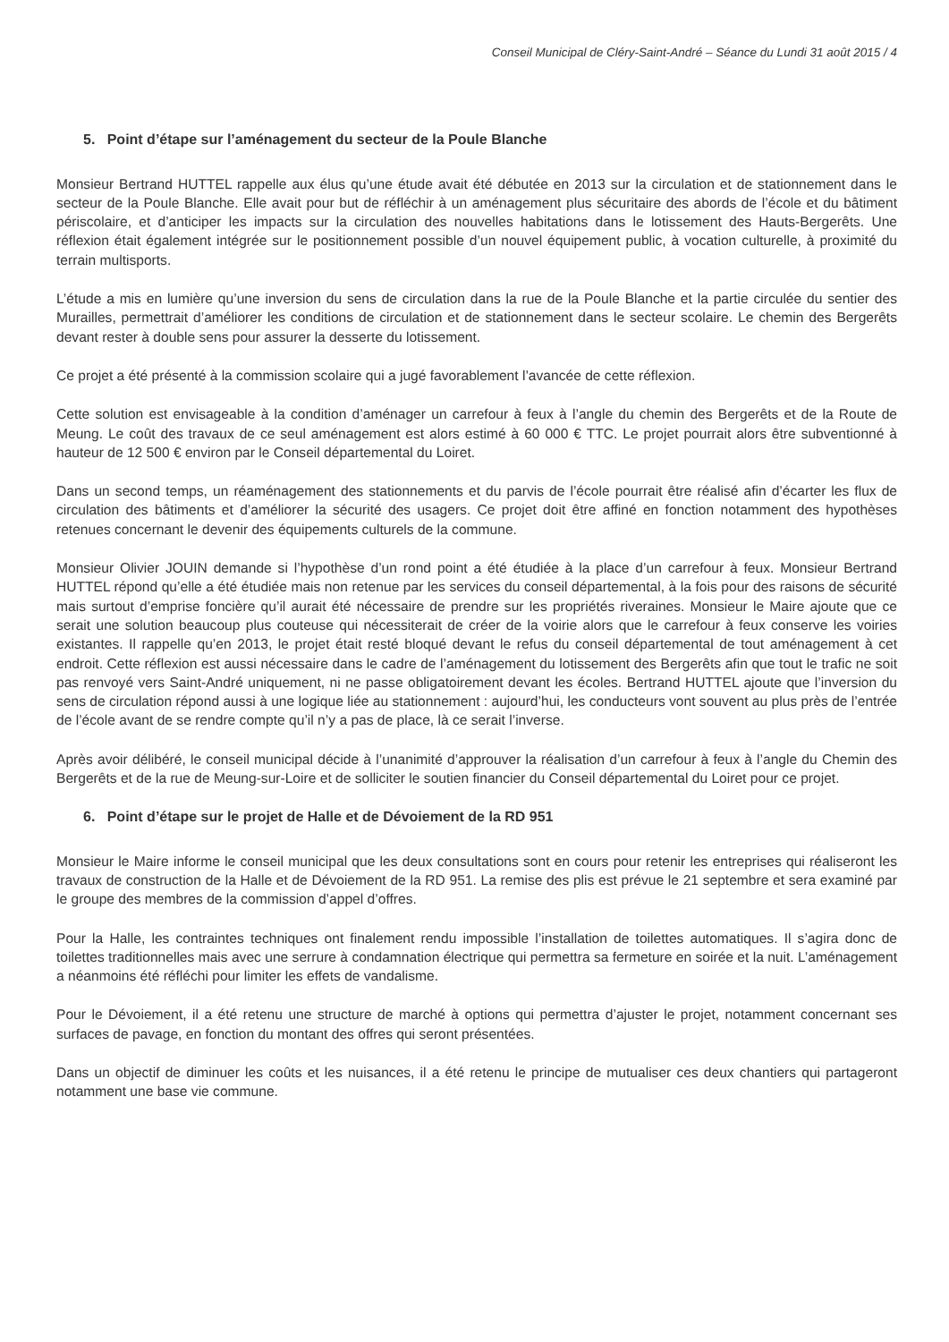Conseil Municipal de Cléry-Saint-André – Séance du Lundi 31 août 2015 / 4
5. Point d’étape sur l’aménagement du secteur de la Poule Blanche
Monsieur Bertrand HUTTEL rappelle aux élus qu’une étude avait été débutée en 2013 sur la circulation et de stationnement dans le secteur de la Poule Blanche. Elle avait pour but de réfléchir à un aménagement plus sécuritaire des abords de l’école et du bâtiment périscolaire, et d’anticiper les impacts sur la circulation des nouvelles habitations dans le lotissement des Hauts-Bergerêts. Une réflexion était également intégrée sur le positionnement possible d’un nouvel équipement public, à vocation culturelle, à proximité du terrain multisports.
L’étude a mis en lumière qu’une inversion du sens de circulation dans la rue de la Poule Blanche et la partie circulée du sentier des Murailles, permettrait d’améliorer les conditions de circulation et de stationnement dans le secteur scolaire. Le chemin des Bergerêts devant rester à double sens pour assurer la desserte du lotissement.
Ce projet a été présenté à la commission scolaire qui a jugé favorablement l’avancée de cette réflexion.
Cette solution est envisageable à la condition d’aménager un carrefour à feux à l’angle du chemin des Bergerêts et de la Route de Meung. Le coût des travaux de ce seul aménagement est alors estimé à 60 000 € TTC. Le projet pourrait alors être subventionné à hauteur de 12 500 € environ par le Conseil départemental du Loiret.
Dans un second temps, un réaménagement des stationnements et du parvis de l’école pourrait être réalisé afin d’écarter les flux de circulation des bâtiments et d’améliorer la sécurité des usagers. Ce projet doit être affiné en fonction notamment des hypothèses retenues concernant le devenir des équipements culturels de la commune.
Monsieur Olivier JOUIN demande si l’hypothèse d’un rond point a été étudiée à la place d’un carrefour à feux. Monsieur Bertrand HUTTEL répond qu’elle a été étudiée mais non retenue par les services du conseil départemental, à la fois pour des raisons de sécurité mais surtout d’emprise foncière qu’il aurait été nécessaire de prendre sur les propriétés riveraines. Monsieur le Maire ajoute que ce serait une solution beaucoup plus couteuse qui nécessiterait de créer de la voirie alors que le carrefour à feux conserve les voiries existantes. Il rappelle qu’en 2013, le projet était resté bloqué devant le refus du conseil départemental de tout aménagement à cet endroit. Cette réflexion est aussi nécessaire dans le cadre de l’aménagement du lotissement des Bergerêts afin que tout le trafic ne soit pas renvoyé vers Saint-André uniquement, ni ne passe obligatoirement devant les écoles. Bertrand HUTTEL ajoute que l’inversion du sens de circulation répond aussi à une logique liée au stationnement : aujourd’hui, les conducteurs vont souvent au plus près de l’entrée de l’école avant de se rendre compte qu’il n’y a pas de place, là ce serait l’inverse.
Après avoir délibéré, le conseil municipal décide à l’unanimité d’approuver la réalisation d’un carrefour à feux à l’angle du Chemin des Bergerêts et de la rue de Meung-sur-Loire et de solliciter le soutien financier du Conseil départemental du Loiret pour ce projet.
6. Point d’étape sur le projet de Halle et de Dévoiement de la RD 951
Monsieur le Maire informe le conseil municipal que les deux consultations sont en cours pour retenir les entreprises qui réaliseront les travaux de construction de la Halle et de Dévoiement de la RD 951. La remise des plis est prévue le 21 septembre et sera examiné par le groupe des membres de la commission d’appel d’offres.
Pour la Halle, les contraintes techniques ont finalement rendu impossible l’installation de toilettes automatiques. Il s’agira donc de toilettes traditionnelles mais avec une serrure à condamnation électrique qui permettra sa fermeture en soirée et la nuit. L’aménagement a néanmoins été réfléchi pour limiter les effets de vandalisme.
Pour le Dévoiement, il a été retenu une structure de marché à options qui permettra d’ajuster le projet, notamment concernant ses surfaces de pavage, en fonction du montant des offres qui seront présentées.
Dans un objectif de diminuer les coûts et les nuisances, il a été retenu le principe de mutualiser ces deux chantiers qui partageront notamment une base vie commune.